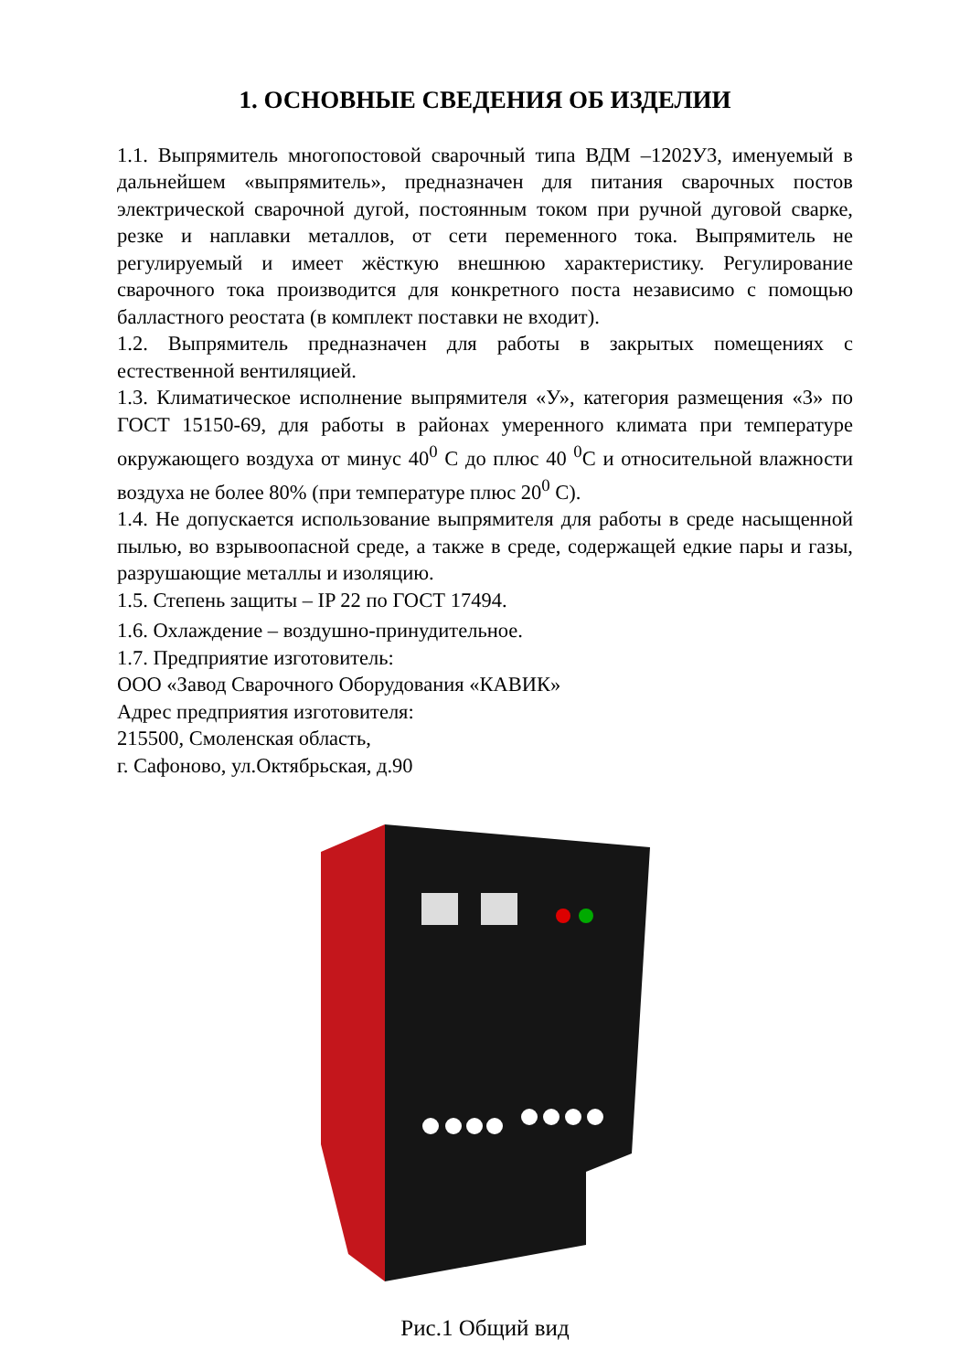1. ОСНОВНЫЕ СВЕДЕНИЯ ОБ ИЗДЕЛИИ
1.1. Выпрямитель многопостовой сварочный типа ВДМ –1202У3, именуемый в дальнейшем «выпрямитель», предназначен для питания сварочных постов электрической сварочной дугой, постоянным током при ручной дуговой сварке, резке и наплавки металлов, от сети переменного тока. Выпрямитель не регулируемый и имеет жёсткую внешнюю характеристику. Регулирование сварочного тока производится для конкретного поста независимо с помощью балластного реостата (в комплект поставки не входит).
1.2. Выпрямитель предназначен для работы в закрытых помещениях с естественной вентиляцией.
1.3. Климатическое исполнение выпрямителя «У», категория размещения «3» по ГОСТ 15150-69, для работы в районах умеренного климата при температуре окружающего воздуха от минус 40<sup>0</sup> С до плюс 40 <sup>0</sup>С и относительной влажности воздуха не более 80% (при температуре плюс 20<sup>0</sup> С).
1.4. Не допускается использование выпрямителя для работы в среде насыщенной пылью, во взрывоопасной среде, а также в среде, содержащей едкие пары и газы, разрушающие металлы и изоляцию.
1.5. Степень защиты – IP 22 по ГОСТ 17494.
1.6. Охлаждение – воздушно-принудительное.
1.7. Предприятие изготовитель:
ООО «Завод Сварочного Оборудования «КАВИК»
Адрес предприятия изготовителя:
215500, Смоленская область,
г. Сафоново, ул.Октябрьская, д.90
Рис.1 Общий вид